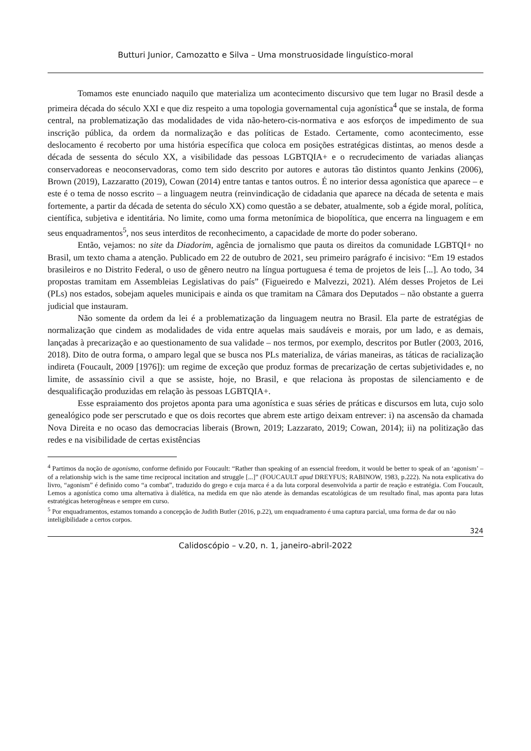Butturi Junior, Camozatto e Silva – Uma monstruosidade linguístico-moral
Tomamos este enunciado naquilo que materializa um acontecimento discursivo que tem lugar no Brasil desde a primeira década do século XXI e que diz respeito a uma topologia governamental cuja agonística<sup>4</sup> que se instala, de forma central, na problematização das modalidades de vida não-hetero-cis-normativa e aos esforços de impedimento de sua inscrição pública, da ordem da normalização e das políticas de Estado. Certamente, como acontecimento, esse deslocamento é recoberto por uma história específica que coloca em posições estratégicas distintas, ao menos desde a década de sessenta do século XX, a visibilidade das pessoas LGBTQIA+ e o recrudecimento de variadas alianças conservadoreas e neoconservadoras, como tem sido descrito por autores e autoras tão distintos quanto Jenkins (2006), Brown (2019), Lazzaratto (2019), Cowan (2014) entre tantas e tantos outros. É no interior dessa agonística que aparece – e este é o tema de nosso escrito – a linguagem neutra (reinvindicação de cidadania que aparece na década de setenta e mais fortemente, a partir da década de setenta do século XX) como questão a se debater, atualmente, sob a égide moral, política, científica, subjetiva e identitária. No limite, como uma forma metonímica de biopolítica, que encerra na linguagem e em seus enquadramentos<sup>5</sup>, nos seus interditos de reconhecimento, a capacidade de morte do poder soberano.
Então, vejamos: no site da Diadorim, agência de jornalismo que pauta os direitos da comunidade LGBTQI+ no Brasil, um texto chama a atenção. Publicado em 22 de outubro de 2021, seu primeiro parágrafo é incisivo: “Em 19 estados brasileiros e no Distrito Federal, o uso de gênero neutro na língua portuguesa é tema de projetos de leis [...]. Ao todo, 34 propostas tramitam em Assembleias Legislativas do país” (Figueiredo e Malvezzi, 2021). Além desses Projetos de Lei (PLs) nos estados, sobejam aqueles municipais e ainda os que tramitam na Câmara dos Deputados – não obstante a guerra judicial que instauram.
Não somente da ordem da lei é a problematização da linguagem neutra no Brasil. Ela parte de estratégias de normalização que cindem as modalidades de vida entre aquelas mais saudáveis e morais, por um lado, e as demais, lançadas à precarização e ao questionamento de sua validade – nos termos, por exemplo, descritos por Butler (2003, 2016, 2018). Dito de outra forma, o amparo legal que se busca nos PLs materializa, de várias maneiras, as táticas de racialização indireta (Foucault, 2009 [1976]): um regime de exceção que produz formas de precarização de certas subjetividades e, no limite, de assassínio civil a que se assiste, hoje, no Brasil, e que relaciona às propostas de silenciamento e de desqualificação produzidas em relação às pessoas LGBTQIA+.
Esse espraiamento dos projetos aponta para uma agonística e suas séries de práticas e discursos em luta, cujo solo genealógico pode ser perscrutado e que os dois recortes que abrem este artigo deixam entrever: i) na ascensão da chamada Nova Direita e no ocaso das democracias liberais (Brown, 2019; Lazzarato, 2019; Cowan, 2014); ii) na politização das redes e na visibilidade de certas existências
<sup>4</sup> Partimos da noção de agonismo, conforme definido por Foucault: “Rather than speaking of an essencial freedom, it would be better to speak of an ‘agonism’ – of a relationship wich is the same time reciprocal incitation and struggle [...]” (FOUCAULT apud DREYFUS; RABINOW, 1983, p.222). Na nota explicativa do livro, “agonism” é definido como “a combat”, traduzido do grego e cuja marca é a da luta corporal desenvolvida a partir de reação e estratégia. Com Foucault, Lemos a agonística como uma alternativa à dialética, na medida em que não atende às demandas escatológicas de um resultado final, mas aponta para lutas estratégicas heterogêneas e sempre em curso.
<sup>5</sup> Por enquadramentos, estamos tomando a concepção de Judith Butler (2016, p.22), um enquadramento é uma captura parcial, uma forma de dar ou não inteligibilidade a certos corpos.
324
Calidoscópio – v.20, n. 1, janeiro-abril-2022